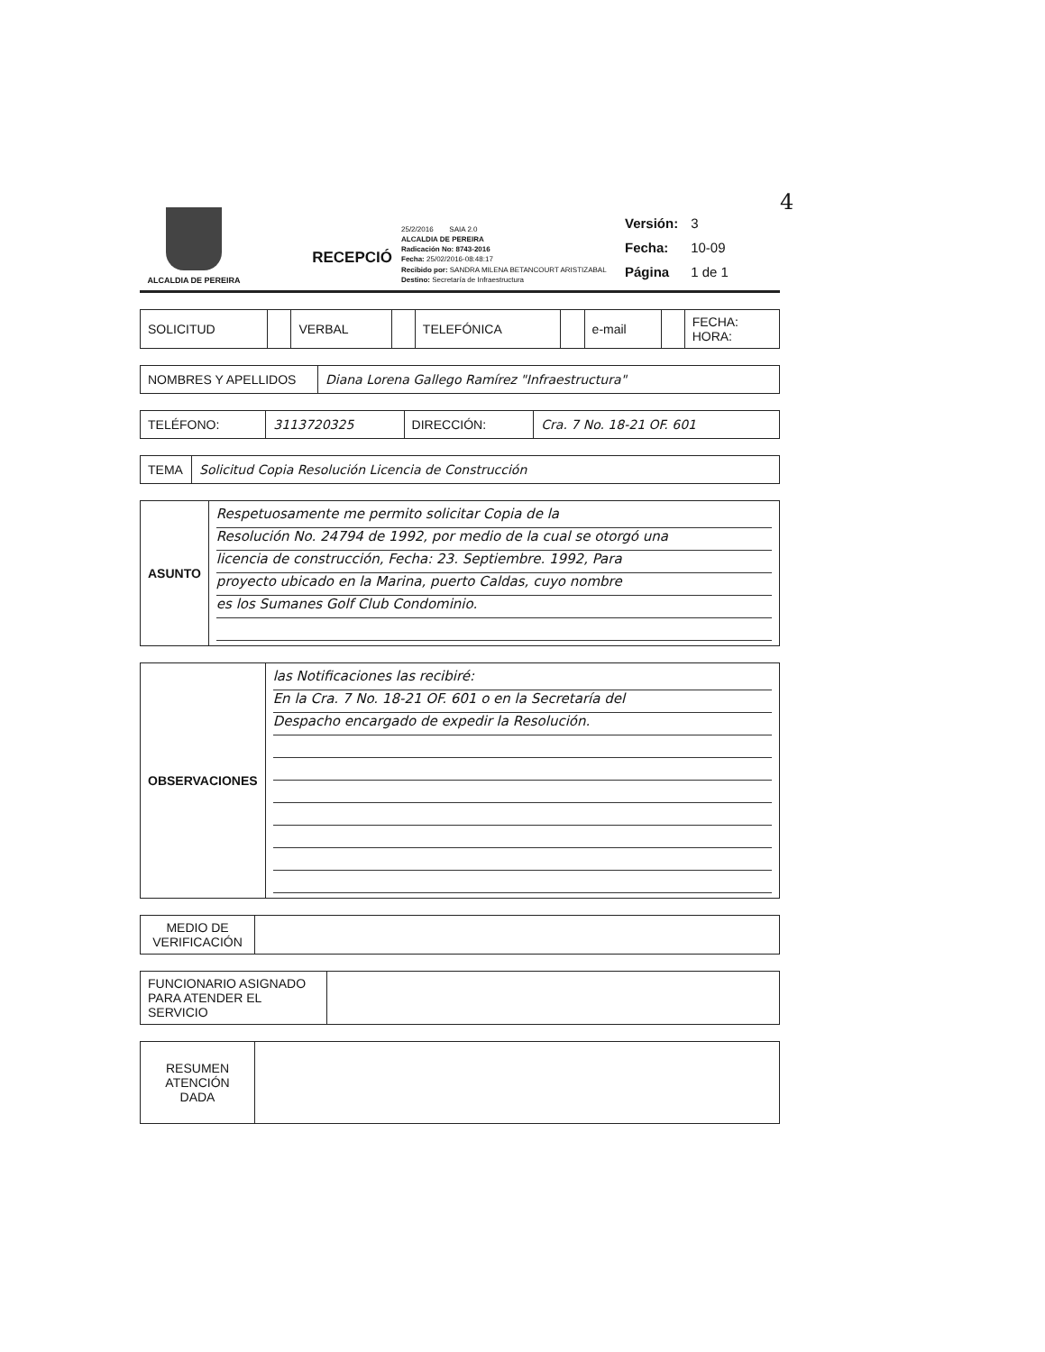4
ALCALDIA DE PEREIRA
RECEPCIÓ
25/2/2016 SAIA 2.0
ALCALDIA DE PEREIRA
Radicación No: 8743-2016
Fecha: 25/02/2016-08:48:17
Recibido por: SANDRA MILENA BETANCOURT ARISTIZABAL
Destino: Secretaría de Infraestructura
| Versión: | 3 |
| Fecha: | 10-09 |
| Página | 1 de 1 |
| SOLICITUD | | VERBAL | | TELEFÓNICA | | e-mail | | FECHA: HORA: |
| NOMBRES Y APELLIDOS | Diana Lorena Gallego Ramírez "Infraestructura" |
| TELÉFONO: | 3113720325 | DIRECCIÓN: | Cra. 7 No. 18-21 OF. 601 |
| TEMA | Solicitud Copia Resolución Licencia de Construcción |
| ASUNTO | Respetuosamente me permito solicitar Copia de la Resolución No. 24794 de 1992, por medio de la cual se otorgó una licencia de construcción, Fecha: 23. Septiembre. 1992, Para proyecto ubicado en la Marina, puerto Caldas, cuyo nombre es los Sumanes Golf Club Condominio. |
| OBSERVACIONES | las Notificaciones las recibiré: En la Cra. 7 No. 18-21 OF. 601 o en la Secretaría del Despacho encargado de expedir la Resolución. |
| MEDIO DE VERIFICACIÓN | |
| FUNCIONARIO ASIGNADO PARA ATENDER EL SERVICIO | |
| RESUMEN ATENCIÓN DADA | |